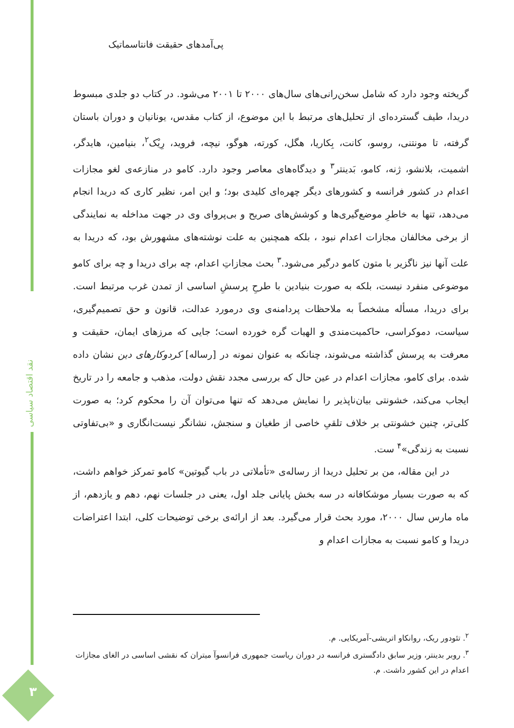نقد اقتصاد سیاسی
۳
پی‌آمدهای حقیقت فانتاسماتیک
گریخته وجود دارد که شامل سخن‌رانی‌های سال‌های ۲۰۰۰ تا ۲۰۰۱ می‌شود. در کتاب دو جلدی مبسوط دریدا، طیف گسترده‌ای از تحلیل‌های مرتبط با این موضوع، از کتاب مقدس، یونانیان و دوران باستان گرفته، تا مونتنی، روسو، کانت، بِکاریا، هگل، کورته، هوگو، نیچه، فروید، رِیْک<sup>۲</sup>، بنیامین، هایدگر، اشمیت، بلانشو، ژنه، کامو، بَدینتر<sup>۳</sup> و دیدگاه‌های معاصر وجود دارد. کامو در منازعه‌ی لغو مجازات اعدام در کشور فرانسه و کشورهای دیگر چهره‌ای کلیدی بود؛ و این امر، نظیر کاری که دریدا انجام می‌دهد، تنها به خاطرِ موضع‌گیری‌ها و کوشش‌های صریح و بی‌پروای وی در جهت مداخله به نمایندگی از برخی مخالفان مجازات اعدام نبود ، بلکه همچنین به علت نوشته‌های مشهورش بود، که دریدا به علت آنها نیز ناگزیر با متون کامو درگیر می‌شود.<sup>۳</sup> بحث مجازاتِ اعدام، چه برای دریدا و چه برای کامو موضوعی منفرد نیست، بلکه به صورت بنیادین با طرحِ پرسشِ اساسی از تمدن غرب مرتبط است. برای دریدا، مسأله مشخصاً به ملاحظات پردامنه‌ی وی درمورد عدالت، قانون و حق تصمیم‌گیری، سیاست، دموکراسی، حاکمیت‌مندی و الهیات گره خورده است؛ جایی که مرزهای ایمان، حقیقت و معرفت به پرسش گذاشته می‌شوند، چنانکه به عنوان نمونه در [رساله] کردوکارهای دین نشان داده شده. برای کامو، مجازات اعدام در عین حال که بررسی مجدد نقش دولت، مذهب و جامعه را در تاریخ ایجاب می‌کند، خشونتی بیان‌ناپذیر را نمایش می‌دهد که تنها می‌توان آن را محکوم کرد؛ به صورت کلی‌تر، چنین خشونتی بر خلاف تلقیِ خاصی از طغیان و سنجش، نشانگر نیست‌انگاری و «بی‌تفاوتی نسبت به زندگی»<sup>۴</sup> ست.
در این مقاله، من بر تحلیل دریدا از رساله‌ی «تأملاتی در باب گیوتین» کامو تمرکز خواهم داشت، که به صورت بسیار موشکافانه در سه بخش پایانی جلد اول، یعنی در جلسات نهم، دهم و یازدهم، از ماه مارس سال ۲۰۰۰، مورد بحث قرار می‌گیرد. بعد از ارائه‌ی برخی توضیحات کلی، ابتدا اعتراضات دریدا و کامو نسبت به مجازات اعدام و
<sup>۲</sup>. تئودور ریک، روانکاو اتریشی-آمریکایی. م.
<sup>۳</sup>. روبر بدینتر، وزیر سابق دادگستری فرانسه در دوران ریاست جمهوری فرانسوآ میتران که نقشی اساسی در الغای مجازات اعدام در این کشور داشت. م.